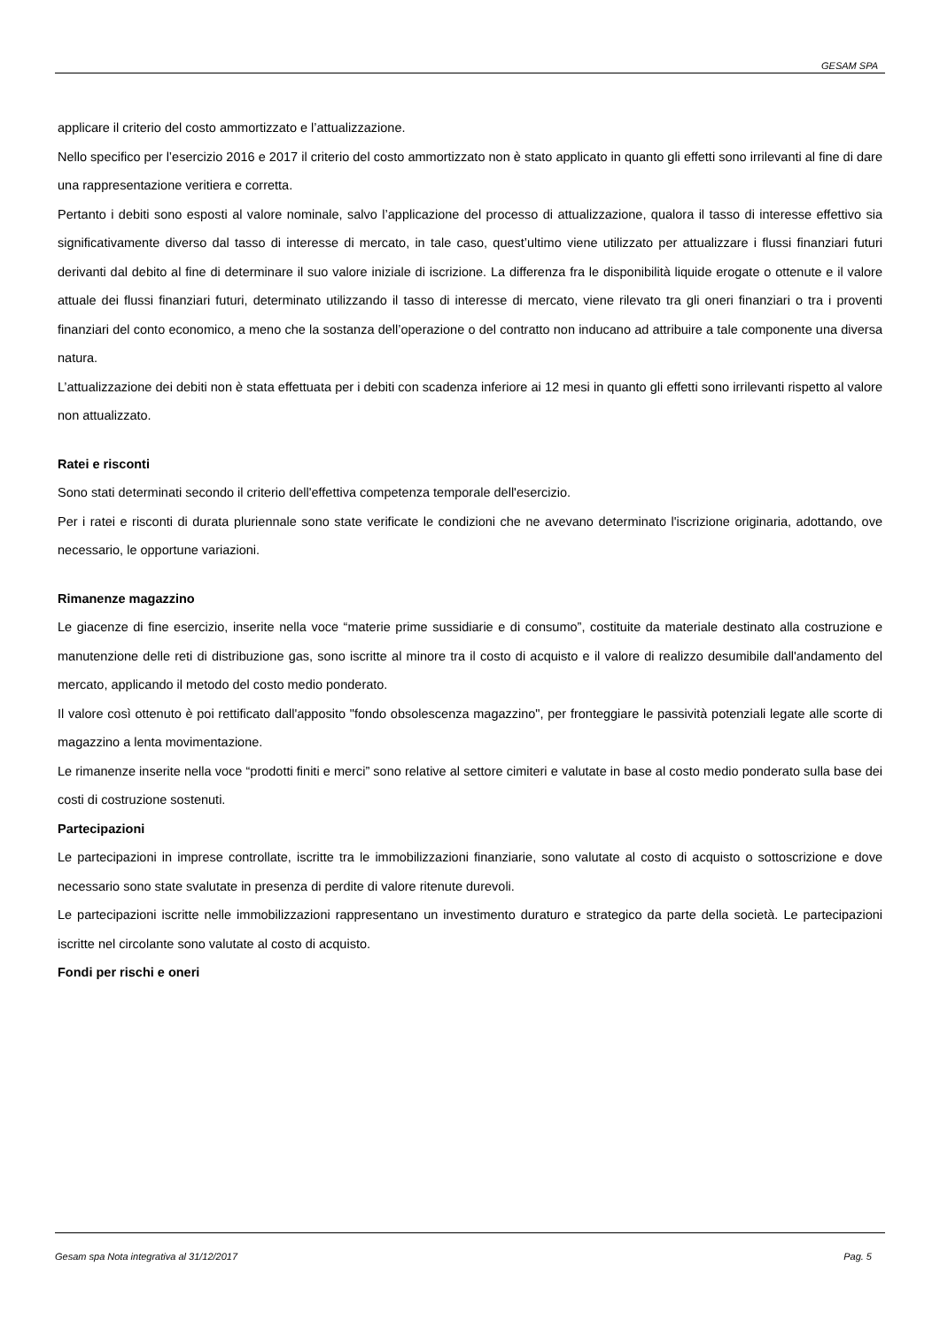GESAM SPA
applicare il criterio del costo ammortizzato e l’attualizzazione.
Nello specifico per l’esercizio 2016 e 2017 il criterio del costo ammortizzato non è stato applicato in quanto gli effetti sono irrilevanti al fine di dare una rappresentazione veritiera e corretta.
Pertanto i debiti sono esposti al valore nominale, salvo l’applicazione del processo di attualizzazione, qualora il tasso di interesse effettivo sia significativamente diverso dal tasso di interesse di mercato, in tale caso, quest’ultimo viene utilizzato per attualizzare i flussi finanziari futuri derivanti dal debito al fine di determinare il suo valore iniziale di iscrizione. La differenza fra le disponibilità liquide erogate o ottenute e il valore attuale dei flussi finanziari futuri, determinato utilizzando il tasso di interesse di mercato, viene rilevato tra gli oneri finanziari o tra i proventi finanziari del conto economico, a meno che la sostanza dell’operazione o del contratto non inducano ad attribuire a tale componente una diversa natura.
L’attualizzazione dei debiti non è stata effettuata per i debiti con scadenza inferiore ai 12 mesi in quanto gli effetti sono irrilevanti rispetto al valore non attualizzato.
Ratei e risconti
Sono stati determinati secondo il criterio dell'effettiva competenza temporale dell'esercizio.
Per i ratei e risconti di durata pluriennale sono state verificate le condizioni che ne avevano determinato l'iscrizione originaria, adottando, ove necessario, le opportune variazioni.
Rimanenze magazzino
Le giacenze di fine esercizio, inserite nella voce “materie prime sussidiarie e di consumo”, costituite da materiale destinato alla costruzione e manutenzione delle reti di distribuzione gas, sono iscritte al minore tra il costo di acquisto e il valore di realizzo desumibile dall'andamento del mercato, applicando il metodo del costo medio ponderato.
Il valore così ottenuto è poi rettificato dall'apposito "fondo obsolescenza magazzino", per fronteggiare le passività potenziali legate alle scorte di magazzino a lenta movimentazione.
Le rimanenze inserite nella voce “prodotti finiti e merci” sono relative al settore cimiteri e valutate in base al costo medio ponderato sulla base dei costi di costruzione sostenuti.
Partecipazioni
Le partecipazioni in imprese controllate, iscritte tra le immobilizzazioni finanziarie, sono valutate al costo di acquisto o sottoscrizione e dove necessario sono state svalutate in presenza di perdite di valore ritenute durevoli.
Le partecipazioni iscritte nelle immobilizzazioni rappresentano un investimento duraturo e strategico da parte della società. Le partecipazioni iscritte nel circolante sono valutate al costo di acquisto.
Fondi per rischi e oneri
Gesam spa Nota integrativa al 31/12/2017 Pag. 5